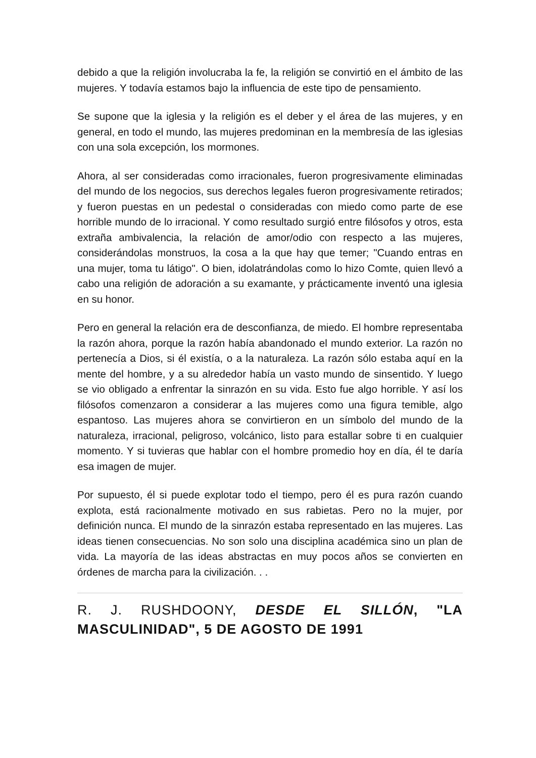debido a que la religión involucraba la fe, la religión se convirtió en el ámbito de las mujeres. Y todavía estamos bajo la influencia de este tipo de pensamiento.
Se supone que la iglesia y la religión es el deber y el área de las mujeres, y en general, en todo el mundo, las mujeres predominan en la membresía de las iglesias con una sola excepción, los mormones.
Ahora, al ser consideradas como irracionales, fueron progresivamente eliminadas del mundo de los negocios, sus derechos legales fueron progresivamente retirados; y fueron puestas en un pedestal o consideradas con miedo como parte de ese horrible mundo de lo irracional. Y como resultado surgió entre filósofos y otros, esta extraña ambivalencia, la relación de amor/odio con respecto a las mujeres, considerándolas monstruos, la cosa a la que hay que temer; "Cuando entras en una mujer, toma tu látigo". O bien, idolatrándolas como lo hizo Comte, quien llevó a cabo una religión de adoración a su examante, y prácticamente inventó una iglesia en su honor.
Pero en general la relación era de desconfianza, de miedo. El hombre representaba la razón ahora, porque la razón había abandonado el mundo exterior. La razón no pertenecía a Dios, si él existía, o a la naturaleza. La razón sólo estaba aquí en la mente del hombre, y a su alrededor había un vasto mundo de sinsentido. Y luego se vio obligado a enfrentar la sinrazón en su vida. Esto fue algo horrible. Y así los filósofos comenzaron a considerar a las mujeres como una figura temible, algo espantoso. Las mujeres ahora se convirtieron en un símbolo del mundo de la naturaleza, irracional, peligroso, volcánico, listo para estallar sobre ti en cualquier momento. Y si tuvieras que hablar con el hombre promedio hoy en día, él te daría esa imagen de mujer.
Por supuesto, él si puede explotar todo el tiempo, pero él es pura razón cuando explota, está racionalmente motivado en sus rabietas. Pero no la mujer, por definición nunca. El mundo de la sinrazón estaba representado en las mujeres. Las ideas tienen consecuencias. No son solo una disciplina académica sino un plan de vida. La mayoría de las ideas abstractas en muy pocos años se convierten en órdenes de marcha para la civilización. . .
R. J. RUSHDOONY, DESDE EL SILLÓN, "LA MASCULINIDAD", 5 DE AGOSTO DE 1991